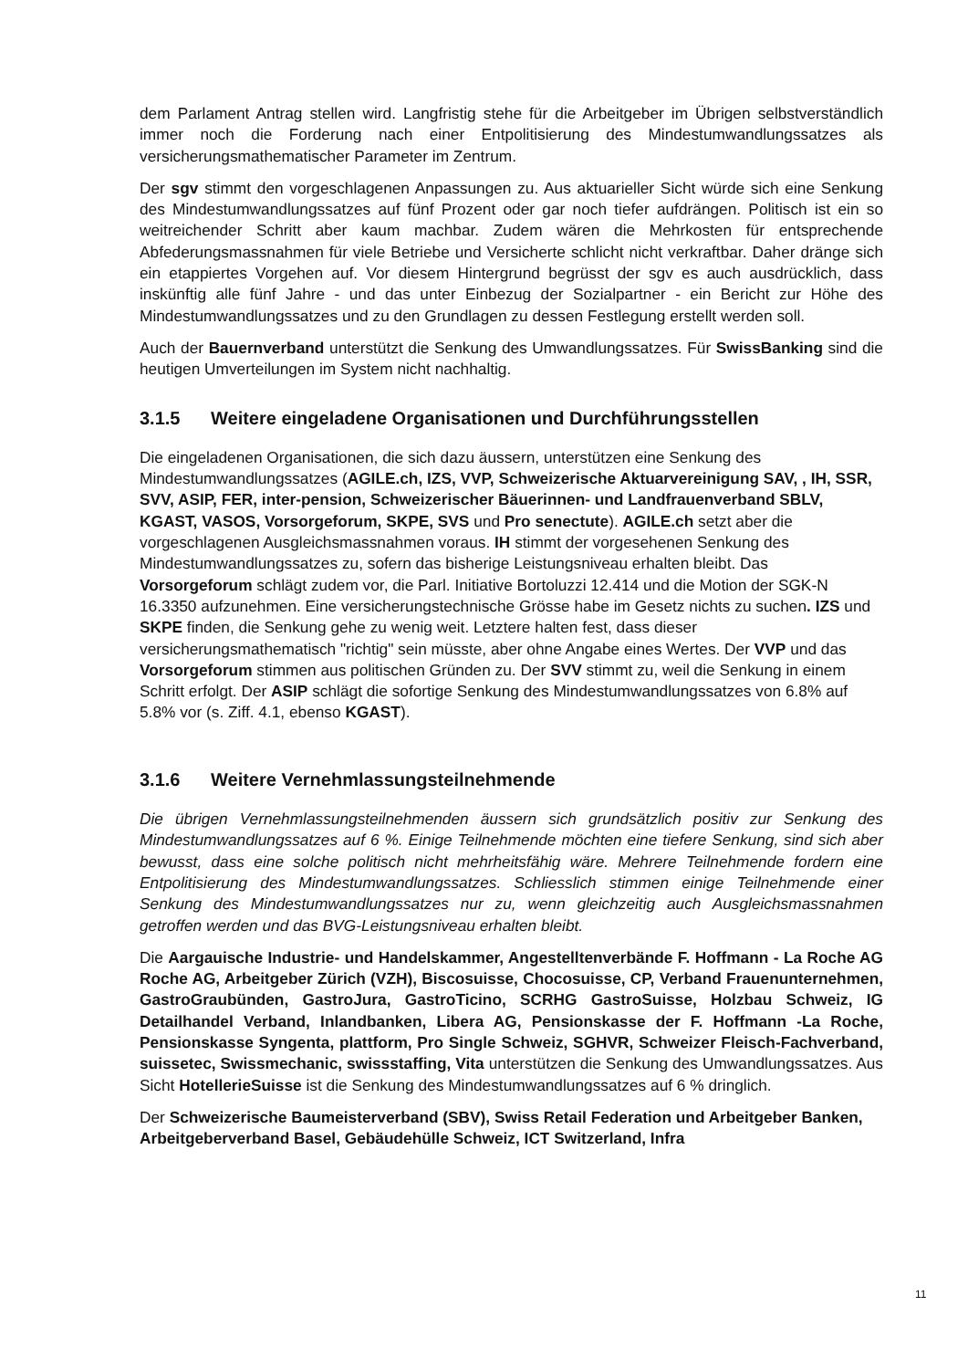dem Parlament Antrag stellen wird. Langfristig stehe für die Arbeitgeber im Übrigen selbstverständlich immer noch die Forderung nach einer Entpolitisierung des Mindestumwandlungssatzes als versicherungsmathematischer Parameter im Zentrum.
Der sgv stimmt den vorgeschlagenen Anpassungen zu. Aus aktuarieller Sicht würde sich eine Senkung des Mindestumwandlungssatzes auf fünf Prozent oder gar noch tiefer aufdrängen. Politisch ist ein so weitreichender Schritt aber kaum machbar. Zudem wären die Mehrkosten für entsprechende Abfederungsmassnahmen für viele Betriebe und Versicherte schlicht nicht verkraftbar. Daher dränge sich ein etappiertes Vorgehen auf. Vor diesem Hintergrund begrüsst der sgv es auch ausdrücklich, dass inskünftig alle fünf Jahre - und das unter Einbezug der Sozialpartner - ein Bericht zur Höhe des Mindestumwandlungssatzes und zu den Grundlagen zu dessen Festlegung erstellt werden soll.
Auch der Bauernverband unterstützt die Senkung des Umwandlungssatzes. Für SwissBanking sind die heutigen Umverteilungen im System nicht nachhaltig.
3.1.5 Weitere eingeladene Organisationen und Durchführungsstellen
Die eingeladenen Organisationen, die sich dazu äussern, unterstützen eine Senkung des Mindestumwandlungssatzes (AGILE.ch, IZS, VVP, Schweizerische Aktuarvereinigung SAV, , IH, SSR, SVV, ASIP, FER, inter-pension, Schweizerischer Bäuerinnen- und Landfrauenverband SBLV, KGAST, VASOS, Vorsorgeforum, SKPE, SVS und Pro senectute). AGILE.ch setzt aber die vorgeschlagenen Ausgleichsmassnahmen voraus. IH stimmt der vorgesehenen Senkung des Mindestumwandlungssatzes zu, sofern das bisherige Leistungsniveau erhalten bleibt. Das Vorsorgeforum schlägt zudem vor, die Parl. Initiative Bortoluzzi 12.414 und die Motion der SGK-N 16.3350 aufzunehmen. Eine versicherungstechnische Grösse habe im Gesetz nichts zu suchen. IZS und SKPE finden, die Senkung gehe zu wenig weit. Letztere halten fest, dass dieser versicherungsmathematisch "richtig" sein müsste, aber ohne Angabe eines Wertes. Der VVP und das Vorsorgeforum stimmen aus politischen Gründen zu. Der SVV stimmt zu, weil die Senkung in einem Schritt erfolgt. Der ASIP schlägt die sofortige Senkung des Mindestumwandlungssatzes von 6.8% auf 5.8% vor (s. Ziff. 4.1, ebenso KGAST).
3.1.6 Weitere Vernehmlassungsteilnehmende
Die übrigen Vernehmlassungsteilnehmenden äussern sich grundsätzlich positiv zur Senkung des Mindestumwandlungssatzes auf 6 %. Einige Teilnehmende möchten eine tiefere Senkung, sind sich aber bewusst, dass eine solche politisch nicht mehrheitsfähig wäre. Mehrere Teilnehmende fordern eine Entpolitisierung des Mindestumwandlungssatzes. Schliesslich stimmen einige Teilnehmende einer Senkung des Mindestumwandlungssatzes nur zu, wenn gleichzeitig auch Ausgleichsmassnahmen getroffen werden und das BVG-Leistungsniveau erhalten bleibt.
Die Aargauische Industrie- und Handelskammer, Angestelltenverbände F. Hoffmann - La Roche AG Roche AG, Arbeitgeber Zürich (VZH), Biscosuisse, Chocosuisse, CP, Verband Frauenunternehmen, GastroGraubünden, GastroJura, GastroTicino, SCRHG GastroSuisse, Holzbau Schweiz, IG Detailhandel Verband, Inlandbanken, Libera AG, Pensionskasse der F. Hoffmann -La Roche, Pensionskasse Syngenta, plattform, Pro Single Schweiz, SGHVR, Schweizer Fleisch-Fachverband, suissetec, Swissmechanic, swissstaffing, Vita unterstützen die Senkung des Umwandlungssatzes. Aus Sicht HotellerieSuisse ist die Senkung des Mindestumwandlungssatzes auf 6 % dringlich.
Der Schweizerische Baumeisterverband (SBV), Swiss Retail Federation und Arbeitgeber Banken, Arbeitgeberverband Basel, Gebäudehülle Schweiz, ICT Switzerland, Infra
11